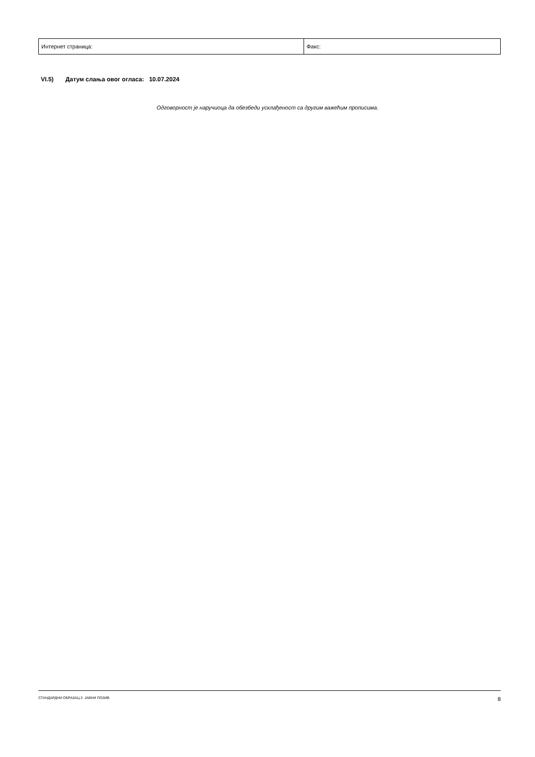| Интернет страница: | Факс: |
VI.5) Датум слања овог огласа: 10.07.2024
Одговорност је наручиоца да обезбеди усклађеност са другим важећим прописима.
СТАНДАРДНИ ОБРАЗАЦ 2: ЈАВНИ ПОЗИВ 8